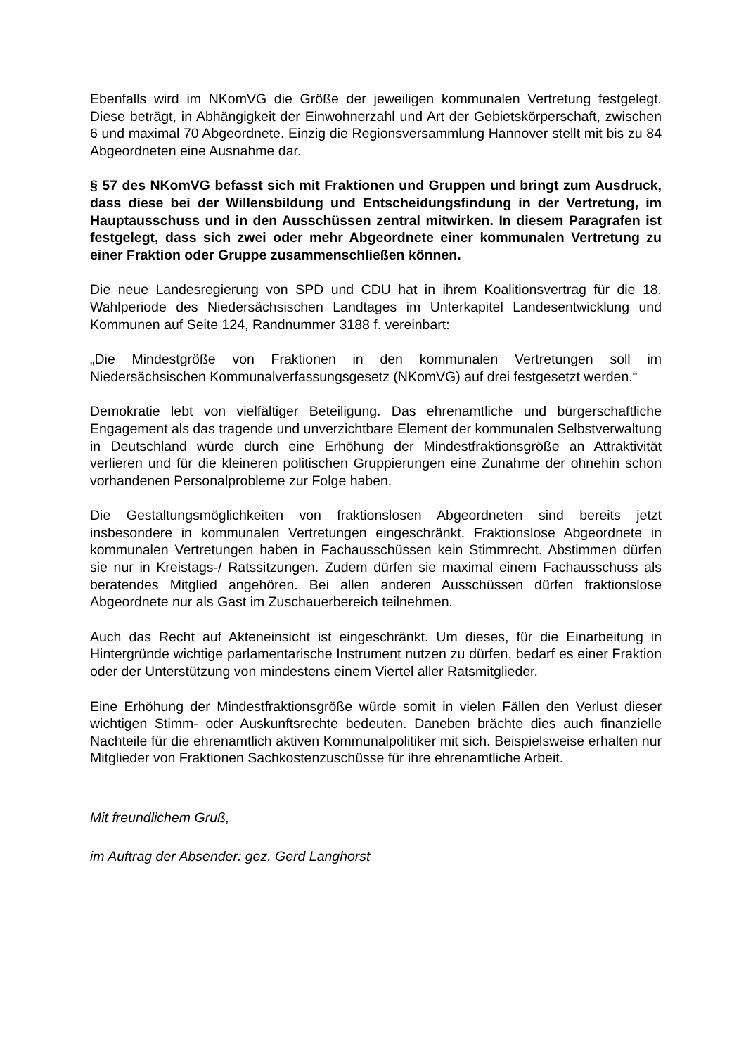Ebenfalls wird im NKomVG die Größe der jeweiligen kommunalen Vertretung festgelegt. Diese beträgt, in Abhängigkeit der Einwohnerzahl und Art der Gebietskörperschaft, zwischen 6 und maximal 70 Abgeordnete. Einzig die Regionsversammlung Hannover stellt mit bis zu 84 Abgeordneten eine Ausnahme dar.
§ 57 des NKomVG befasst sich mit Fraktionen und Gruppen und bringt zum Ausdruck, dass diese bei der Willensbildung und Entscheidungsfindung in der Vertretung, im Hauptausschuss und in den Ausschüssen zentral mitwirken. In diesem Paragrafen ist festgelegt, dass sich zwei oder mehr Abgeordnete einer kommunalen Vertretung zu einer Fraktion oder Gruppe zusammenschließen können.
Die neue Landesregierung von SPD und CDU hat in ihrem Koalitionsvertrag für die 18. Wahlperiode des Niedersächsischen Landtages im Unterkapitel Landesentwicklung und Kommunen auf Seite 124, Randnummer 3188 f. vereinbart:
„Die Mindestgröße von Fraktionen in den kommunalen Vertretungen soll im Niedersächsischen Kommunalverfassungsgesetz (NKomVG) auf drei festgesetzt werden.“
Demokratie lebt von vielfältiger Beteiligung. Das ehrenamtliche und bürgerschaftliche Engagement als das tragende und unverzichtbare Element der kommunalen Selbstverwaltung in Deutschland würde durch eine Erhöhung der Mindestfraktionsgröße an Attraktivität verlieren und für die kleineren politischen Gruppierungen eine Zunahme der ohnehin schon vorhandenen Personalprobleme zur Folge haben.
Die Gestaltungsmöglichkeiten von fraktionslosen Abgeordneten sind bereits jetzt insbesondere in kommunalen Vertretungen eingeschränkt. Fraktionslose Abgeordnete in kommunalen Vertretungen haben in Fachausschüssen kein Stimmrecht. Abstimmen dürfen sie nur in Kreistags-/ Ratssitzungen. Zudem dürfen sie maximal einem Fachausschuss als beratendes Mitglied angehören. Bei allen anderen Ausschüssen dürfen fraktionslose Abgeordnete nur als Gast im Zuschauerbereich teilnehmen.
Auch das Recht auf Akteneinsicht ist eingeschränkt. Um dieses, für die Einarbeitung in Hintergründe wichtige parlamentarische Instrument nutzen zu dürfen, bedarf es einer Fraktion oder der Unterstützung von mindestens einem Viertel aller Ratsmitglieder.
Eine Erhöhung der Mindestfraktionsgröße würde somit in vielen Fällen den Verlust dieser wichtigen Stimm- oder Auskunftsrechte bedeuten. Daneben brächte dies auch finanzielle Nachteile für die ehrenamtlich aktiven Kommunalpolitiker mit sich. Beispielsweise erhalten nur Mitglieder von Fraktionen Sachkostenzuschüsse für ihre ehrenamtliche Arbeit.
Mit freundlichem Gruß,
im Auftrag der Absender: gez. Gerd Langhorst